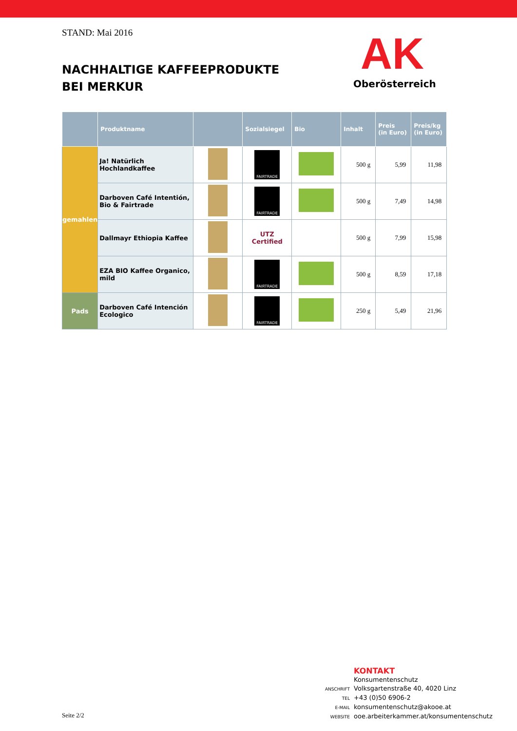STAND: Mai 2016
NACHHALTIGE KAFFEEPRODUKTE
BEI MERKUR
AK
Oberösterreich
| | Produktname | | Sozialsiegel | Bio | Inhalt | Preis (in Euro) | Preis/kg (in Euro) |
| --- | --- | --- | --- | --- | --- | --- | --- |
| gemahlen | Ja! Natürlich Hochlandkaffee | | FAIRTRADE | | 500 g | 5,99 | 11,98 |
| | Darboven Café Intentión, Bio & Fairtrade | | FAIRTRADE | | 500 g | 7,49 | 14,98 |
| | Dallmayr Ethiopia Kaffee | | UTZ Certified | | 500 g | 7,99 | 15,98 |
| | EZA BIO Kaffee Organico, mild | | FAIRTRADE | | 500 g | 8,59 | 17,18 |
| Pads | Darboven Café Intención Ecologico | | FAIRTRADE | | 250 g | 5,49 | 21,96 |
KONTAKT
Konsumentenschutz
ANSCHRIFT Volksgartenstraße 40, 4020 Linz
TEL +43 (0)50 6906-2
E-MAIL konsumentenschutz@akooe.at
WEBSITE ooe.arbeiterkammer.at/konsumentenschutz
Seite 2/2